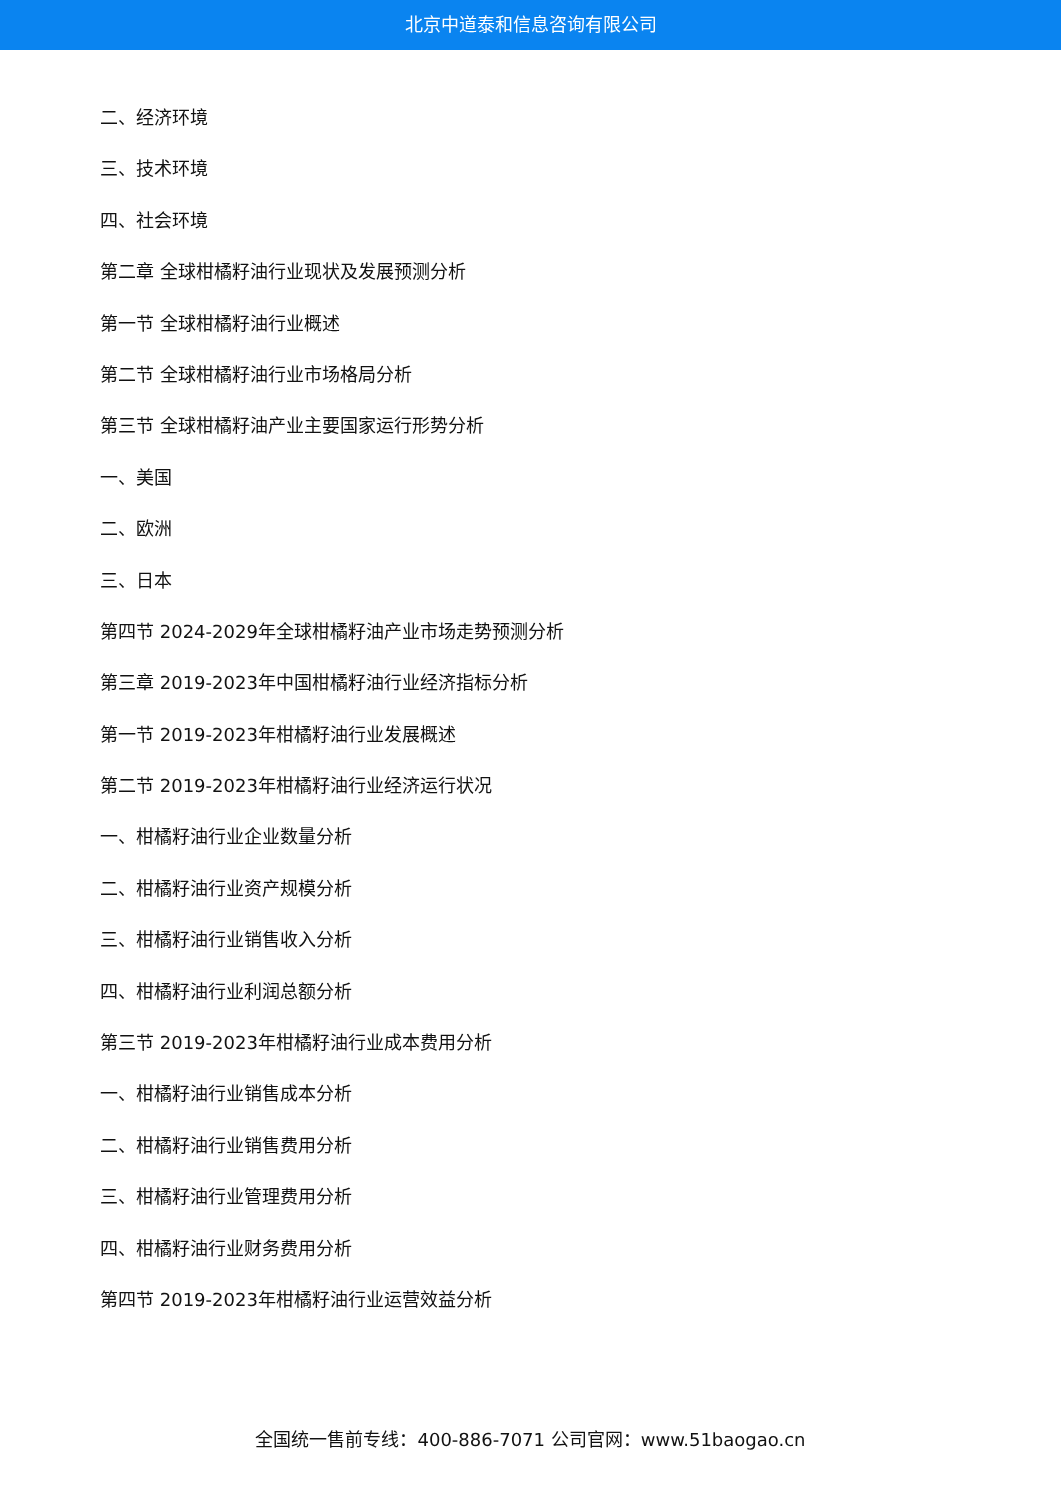北京中道泰和信息咨询有限公司
二、经济环境
三、技术环境
四、社会环境
第二章 全球柑橘籽油行业现状及发展预测分析
第一节 全球柑橘籽油行业概述
第二节 全球柑橘籽油行业市场格局分析
第三节 全球柑橘籽油产业主要国家运行形势分析
一、美国
二、欧洲
三、日本
第四节 2024-2029年全球柑橘籽油产业市场走势预测分析
第三章 2019-2023年中国柑橘籽油行业经济指标分析
第一节 2019-2023年柑橘籽油行业发展概述
第二节 2019-2023年柑橘籽油行业经济运行状况
一、柑橘籽油行业企业数量分析
二、柑橘籽油行业资产规模分析
三、柑橘籽油行业销售收入分析
四、柑橘籽油行业利润总额分析
第三节 2019-2023年柑橘籽油行业成本费用分析
一、柑橘籽油行业销售成本分析
二、柑橘籽油行业销售费用分析
三、柑橘籽油行业管理费用分析
四、柑橘籽油行业财务费用分析
第四节 2019-2023年柑橘籽油行业运营效益分析
全国统一售前专线：400-886-7071 公司官网：www.51baogao.cn